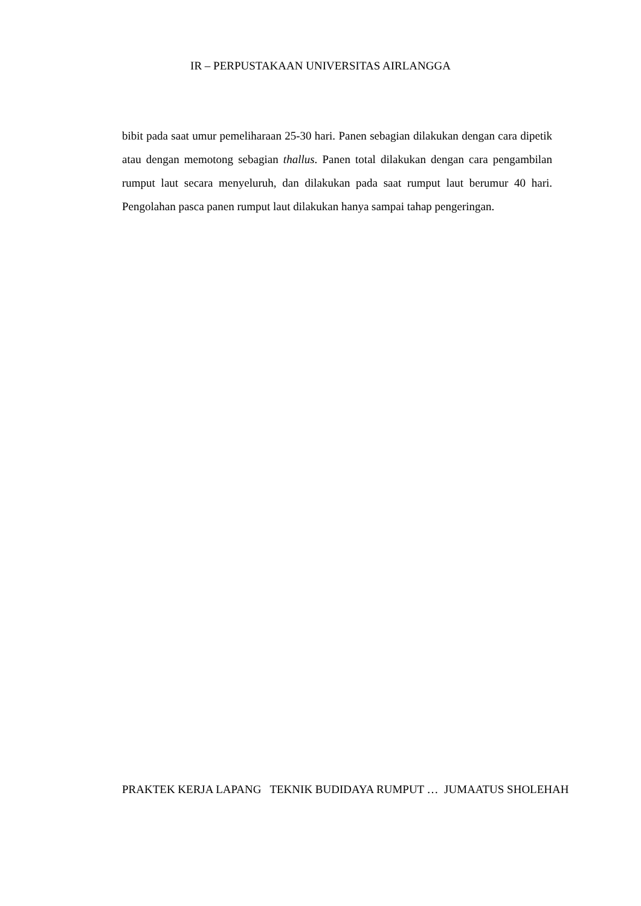IR – PERPUSTAKAAN UNIVERSITAS AIRLANGGA
bibit pada saat umur pemeliharaan 25-30 hari. Panen sebagian dilakukan dengan cara dipetik atau dengan memotong sebagian thallus. Panen total dilakukan dengan cara pengambilan rumput laut secara menyeluruh, dan dilakukan pada saat rumput laut berumur 40 hari. Pengolahan pasca panen rumput laut dilakukan hanya sampai tahap pengeringan.
PRAKTEK KERJA LAPANG TEKNIK BUDIDAYA RUMPUT … JUMAATUS SHOLEHAH